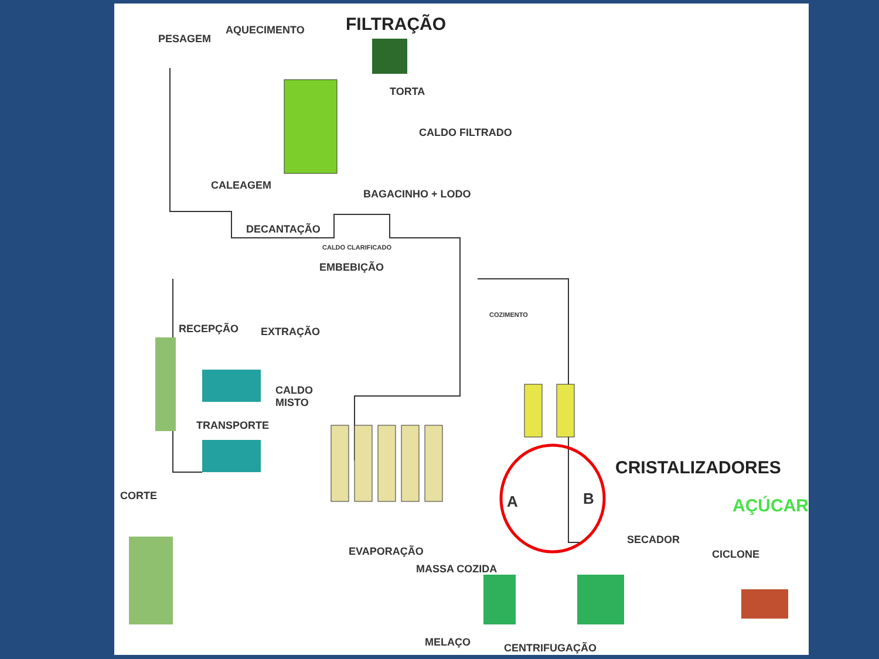PESAGEM
AQUECIMENTO FILTRAÇÃO
TORTA
CALDO FILTRADO
CALEAGEM
BAGACINHO + LODO
DECANTAÇÃO
CALDO CLARIFICADO
EMBEBIÇÃO
RECEPÇÃO EXTRAÇÃO
COZIMENTO
CALDO
MISTO
TRANSPORTE
CRISTALIZADORES
A B
CORTE AÇÚCAR
SECADOR
CICLONE
EVAPORAÇÃO
MASSA COZIDA
MELAÇO CENTRIFUGAÇÃO